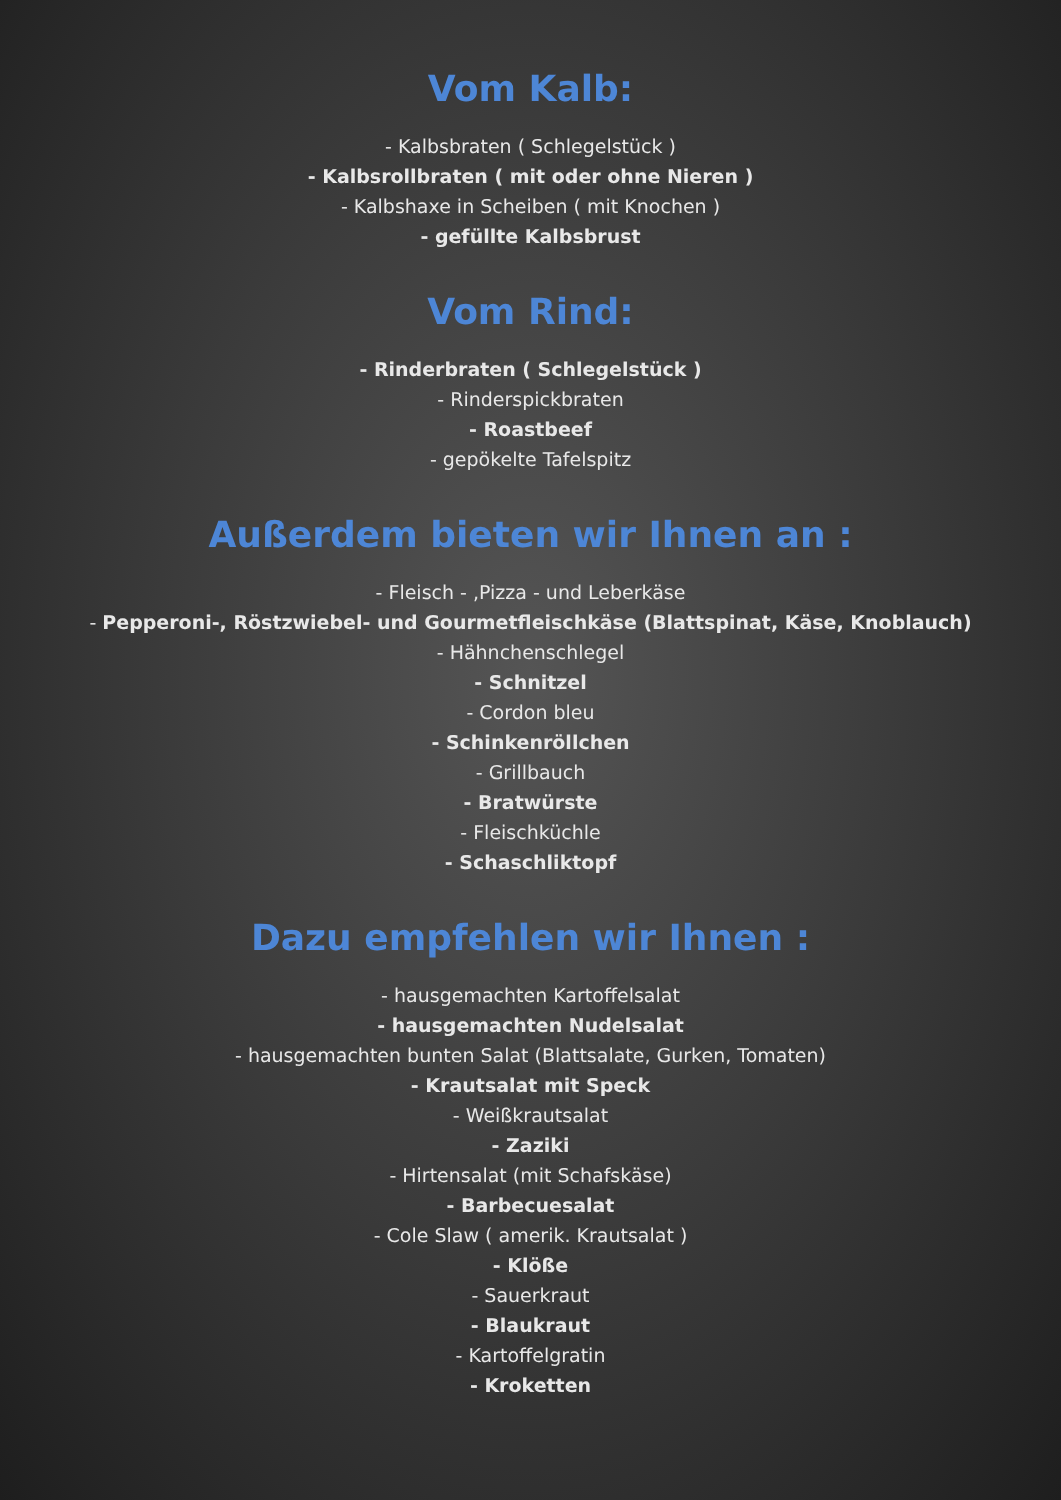Vom Kalb:
- Kalbsbraten ( Schlegelstück )
- Kalbsrollbraten ( mit oder ohne Nieren )
- Kalbshaxe in Scheiben ( mit Knochen )
- gefüllte Kalbsbrust
Vom Rind:
- Rinderbraten ( Schlegelstück )
- Rinderspickbraten
- Roastbeef
- gepökelte Tafelspitz
Außerdem bieten wir Ihnen an :
- Fleisch - ,Pizza - und Leberkäse
- Pepperoni-, Röstzwiebel- und Gourmetfleischkäse (Blattspinat, Käse, Knoblauch)
- Hähnchenschlegel
- Schnitzel
- Cordon bleu
- Schinkenröllchen
- Grillbauch
- Bratwürste
- Fleischküchle
- Schaschliktopf
Dazu empfehlen wir Ihnen :
- hausgemachten Kartoffelsalat
- hausgemachten Nudelsalat
- hausgemachten bunten Salat (Blattsalate, Gurken, Tomaten)
- Krautsalat mit Speck
- Weißkrautsalat
- Zaziki
- Hirtensalat (mit Schafskäse)
- Barbecuesalat
- Cole Slaw ( amerik. Krautsalat )
- Klöße
- Sauerkraut
- Blaukraut
- Kartoffelgratin
- Kroketten